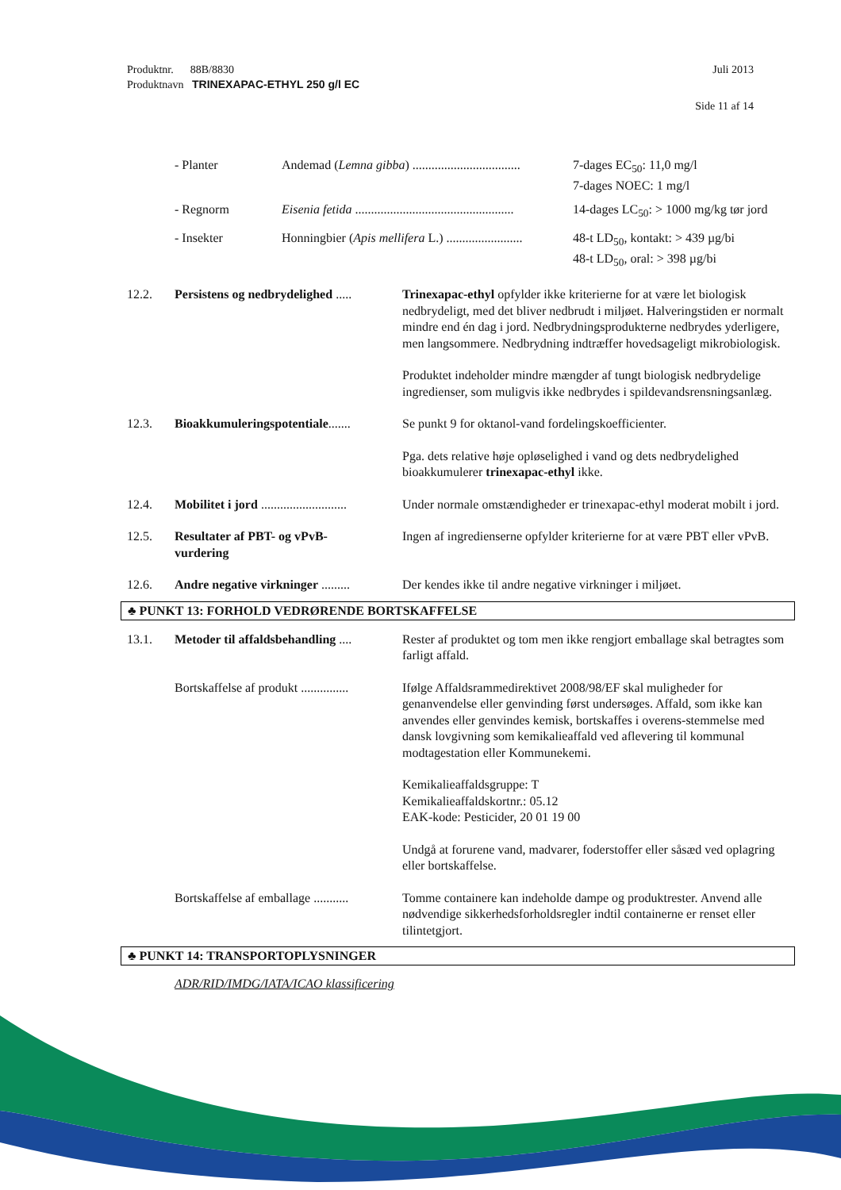Produktnr. 88B/8830 Juli 2013
Produktnavn TRINEXAPAC-ETHYL 250 g/l EC
Side 11 af 14
- Planter Andemad (Lemna gibba) .................................. 7-dages EC<sub>50</sub>: 11,0 mg/l
7-dages NOEC: 1 mg/l
- Regnorm Eisenia fetida .................................................. 14-dages LC<sub>50</sub>: > 1000 mg/kg tør jord
- Insekter Honningbier (Apis mellifera L.) ........................ 48-t LD<sub>50</sub>, kontakt: > 439 µg/bi
48-t LD<sub>50</sub>, oral: > 398 µg/bi
12.2. Persistens og nedbrydelighed .....
Trinexapac-ethyl opfylder ikke kriterierne for at være let biologisk nedbrydeligt, med det bliver nedbrudt i miljøet. Halveringstiden er normalt mindre end én dag i jord. Nedbrydningsprodukterne nedbrydes yderligere, men langsommere. Nedbrydning indtræffer hovedsageligt mikrobiologisk.
Produktet indeholder mindre mængder af tungt biologisk nedbrydelige ingredienser, som muligvis ikke nedbrydes i spildevandsrensningsanlæg.
12.3. Bioakkumuleringspotentiale.......
Se punkt 9 for oktanol-vand fordelingskoefficienter.
Pga. dets relative høje opløselighed i vand og dets nedbrydelighed bioakkumulerer trinexapac-ethyl ikke.
12.4. Mobilitet i jord ...........................
Under normale omstændigheder er trinexapac-ethyl moderat mobilt i jord.
12.5. Resultater af PBT- og vPvB-
vurdering
Ingen af ingredienserne opfylder kriterierne for at være PBT eller vPvB.
12.6. Andre negative virkninger .........
Der kendes ikke til andre negative virkninger i miljøet.
♣ PUNKT 13: FORHOLD VEDRØRENDE BORTSKAFFELSE
13.1. Metoder til affaldsbehandling ....
Rester af produktet og tom men ikke rengjort emballage skal betragtes som farligt affald.
Bortskaffelse af produkt ...............
Ifølge Affaldsrammedirektivet 2008/98/EF skal muligheder for genanvendelse eller genvinding først undersøges. Affald, som ikke kan anvendes eller genvindes kemisk, bortskaffes i overens-stemmelse med dansk lovgivning som kemikalieaffald ved aflevering til kommunal modtagestation eller Kommunekemi.
Kemikalieaffaldsgruppe: T
Kemikalieaffaldskortnr.: 05.12
EAK-kode: Pesticider, 20 01 19 00
Undgå at forurene vand, madvarer, foderstoffer eller såsæd ved oplagring eller bortskaffelse.
Bortskaffelse af emballage ...........
Tomme containere kan indeholde dampe og produktrester. Anvend alle nødvendige sikkerhedsforholdsregler indtil containerne er renset eller tilintetgjort.
♣ PUNKT 14: TRANSPORTOPLYSNINGER
ADR/RID/IMDG/IATA/ICAO klassificering